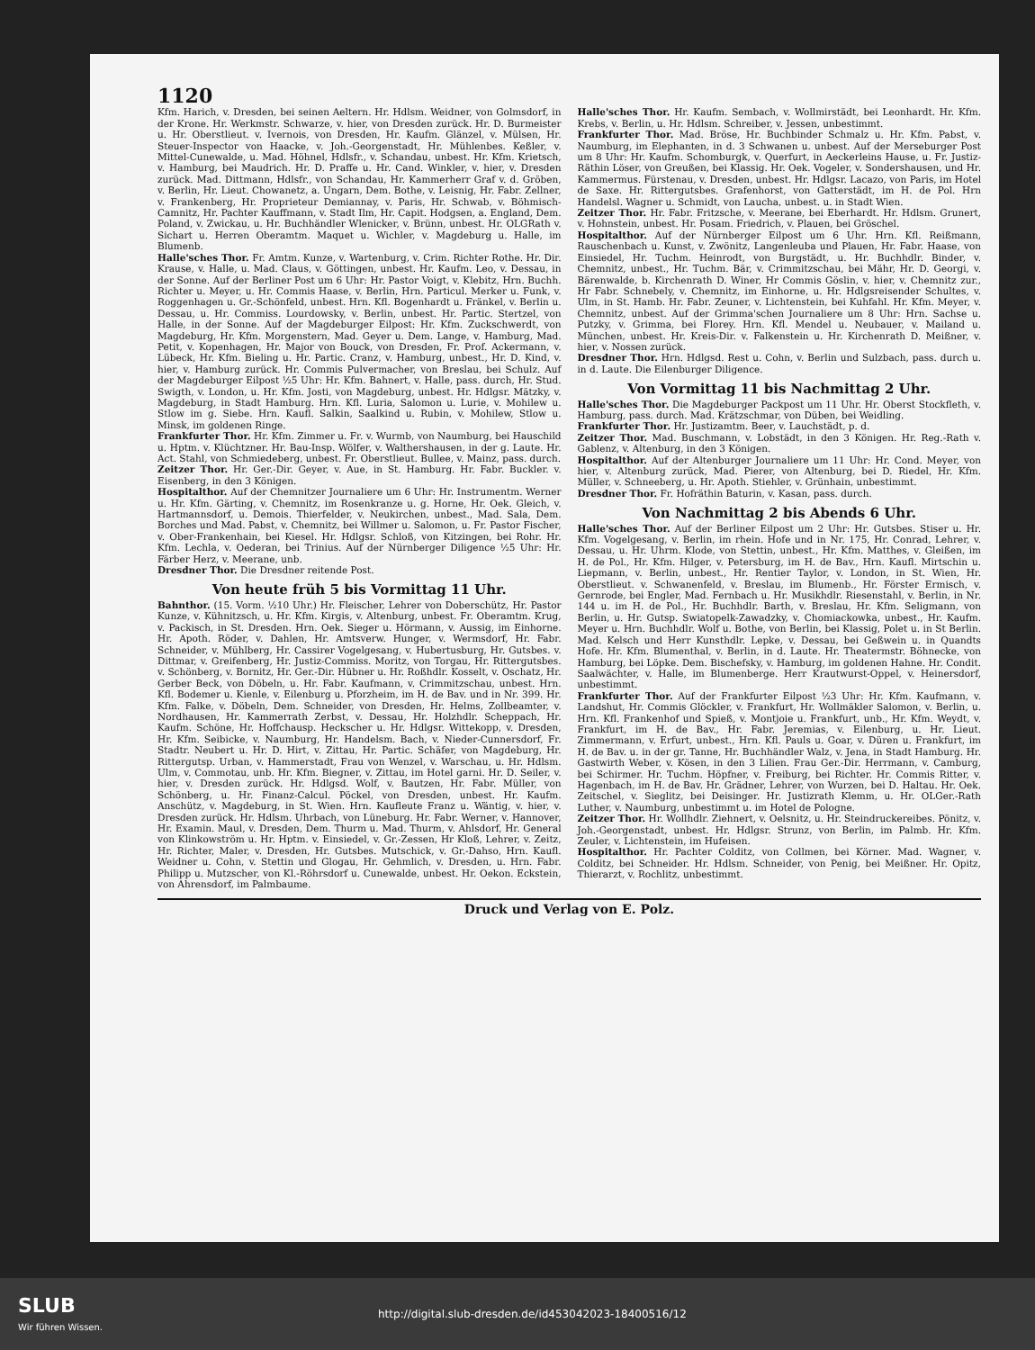1120
Kfm. Harich, v. Dresden, bei seinen Aeltern. Hr. Hdlsm. Weidner, von Golmsdorf, in der Krone. Hr. Werkmstr. Schwarze, v. hier, von Dresden zurück. Hr. D. Burmeister u. Hr. Oberstlieut. v. Ivernois, von Dresden, Hr. Kaufm. Glänzel, v. Mülsen, Hr. Steuer-Inspector von Haacke, v. Joh.-Georgenstadt, Hr. Mühlenbes. Keßler, v. Mittel-Cunewalde, u. Mad. Höhnel, Hdlsfr., v. Schandau, unbest. Hr. Kfm. Krietsch, v. Hamburg, bei Maudrich. Hr. D. Praffe u. Hr. Cand. Winkler, v. hier, v. Dresden zurück. Mad. Dittmann, Hdlsfr., von Schandau, Hr. Kammerherr Graf v. d. Gröben, v. Berlin, Hr. Lieut. Chowanetz, a. Ungarn, Dem. Bothe, v. Leisnig, Hr. Fabr. Zellner, v. Frankenberg, Hr. Proprieteur Demiannay, v. Paris, Hr. Schwab, v. Böhmisch-Camnitz, Hr. Pachter Kauffmann, v. Stadt Ilm, Hr. Capit. Hodgsen, a. England, Dem. Poland, v. Zwickau, u. Hr. Buchhändler Wlenicker, v. Brünn, unbest. Hr. OLGRath v. Sichart u. Herren Oberamtm. Maquet u. Wichler, v. Magdeburg u. Halle, im Blumenb.
Halle'sches Thor. Fr. Amtm. Kunze, v. Wartenburg, v. Crim. Richter Rothe. Hr. Dir. Krause, v. Halle, u. Mad. Claus, v. Göttingen, unbest. Hr. Kaufm. Leo, v. Dessau, in der Sonne. Auf der Berliner Post um 6 Uhr: Hr. Pastor Voigt, v. Klebitz, Hrn. Buchh. Richter u. Meyer, u. Hr. Commis Haase, v. Berlin, Hrn. Particul. Merker u. Funk, v. Roggenhagen u. Gr.-Schönfeld, unbest. Hrn. Kfl. Bogenhardt u. Fränkel, v. Berlin u. Dessau, u. Hr. Commiss. Lourdowsky, v. Berlin, unbest. Hr. Partic. Stertzel, von Halle, in der Sonne. Auf der Magdeburger Eilpost: Hr. Kfm. Zuckschwerdt, von Magdeburg, Hr. Kfm. Morgenstern, Mad. Geyer u. Dem. Lange, v. Hamburg, Mad. Petit, v. Kopenhagen, Hr. Major von Bouck, von Dresden, Fr. Prof. Ackermann, v. Lübeck, Hr. Kfm. Bieling u. Hr. Partic. Cranz, v. Hamburg, unbest., Hr. D. Kind, v. hier, v. Hamburg zurück. Hr. Commis Pulvermacher, von Breslau, bei Schulz. Auf der Magdeburger Eilpost ½5 Uhr: Hr. Kfm. Bahnert, v. Halle, pass. durch, Hr. Stud. Swigth, v. London, u. Hr. Kfm. Josti, von Magdeburg, unbest. Hr. Hdlgsr. Mätzky, v. Magdeburg, in Stadt Hamburg. Hrn. Kfl. Luria, Salomon u. Lurie, v. Mohilew u. Stlow im g. Siebe. Hrn. Kaufl. Salkin, Saalkind u. Rubin, v. Mohilew, Stlow u. Minsk, im goldenen Ringe.
Frankfurter Thor. Hr. Kfm. Zimmer u. Fr. v. Wurmb, von Naumburg, bei Hauschild u. Hptm. v. Klüchtzner. Hr. Bau-Insp. Wölfer, v. Walthershausen, in der g. Laute. Hr. Act. Stahl, von Schmiedeberg, unbest. Fr. Oberstlieut. Bullee, v. Mainz, pass. durch.
Zeitzer Thor. Hr. Ger.-Dir. Geyer, v. Aue, in St. Hamburg. Hr. Fabr. Buckler. v. Eisenberg, in den 3 Königen.
Hospitalthor. Auf der Chemnitzer Journaliere um 6 Uhr: Hr. Instrumentm. Werner u. Hr. Kfm. Gärting, v. Chemnitz, im Rosenkranze u. g. Horne, Hr. Oek. Gleich, v. Hartmannsdorf, u. Demois. Thierfelder, v. Neukirchen, unbest., Mad. Sala, Dem. Borches und Mad. Pabst, v. Chemnitz, bei Willmer u. Salomon, u. Fr. Pastor Fischer, v. Ober-Frankenhain, bei Kiesel. Hr. Hdlgsr. Schloß, von Kitzingen, bei Rohr. Hr. Kfm. Lechla, v. Oederan, bei Trinius. Auf der Nürnberger Diligence ½5 Uhr: Hr. Färber Herz, v. Meerane, unb.
Dresdner Thor. Die Dresdner reitende Post.
Von heute früh 5 bis Vormittag 11 Uhr.
Bahnthor. (15. Vorm. ½10 Uhr.) Hr. Fleischer, Lehrer von Doberschütz, Hr. Pastor Kunze, v. Kühnitzsch, u. Hr. Kfm. Kirgis, v. Altenburg, unbest. Fr. Oberamtm. Krug, v. Packisch, in St. Dresden. Hrn. Oek. Sieger u. Hörmann, v. Aussig, im Einhorne. Hr. Apoth. Röder, v. Dahlen, Hr. Amtsverw. Hunger, v. Wermsdorf, Hr. Fabr. Schneider, v. Mühlberg, Hr. Cassirer Vogelgesang, v. Hubertusburg, Hr. Gutsbes. v. Dittmar, v. Greifenberg, Hr. Justiz-Commiss. Moritz, von Torgau, Hr. Rittergutsbes. v. Schönberg, v. Bornitz, Hr. Ger.-Dir. Hübner u. Hr. Roßhdlr. Kosselt, v. Oschatz, Hr. Gerber Beck, von Döbeln, u. Hr. Fabr. Kaufmann, v. Crimmitzschau, unbest. Hrn. Kfl. Bodemer u. Kienle, v. Eilenburg u. Pforzheim, im H. de Bav. und in Nr. 399. Hr. Kfm. Falke, v. Döbeln, Dem. Schneider, von Dresden, Hr. Helms, Zollbeamter, v. Nordhausen, Hr. Kammerrath Zerbst, v. Dessau, Hr. Holzhdlr. Scheppach, Hr. Kaufm. Schöne, Hr. Hoffchausp. Heckscher u. Hr. Hdlgsr. Wittekopp, v. Dresden, Hr. Kfm. Seibicke, v. Naumburg, Hr. Handelsm. Bach, v. Nieder-Cunnersdorf, Fr. Stadtr. Neubert u. Hr. D. Hirt, v. Zittau, Hr. Partic. Schäfer, von Magdeburg, Hr. Rittergutsp. Urban, v. Hammerstadt, Frau von Wenzel, v. Warschau, u. Hr. Hdlsm. Ulm, v. Commotau, unb. Hr. Kfm. Biegner, v. Zittau, im Hotel garni. Hr. D. Seiler, v. hier, v. Dresden zurück. Hr. Hdlgsd. Wolf, v. Bautzen, Hr. Fabr. Müller, von Schönberg, u. Hr. Finanz-Calcul. Pöckel, von Dresden, unbest. Hr. Kaufm. Anschütz, v. Magdeburg, in St. Wien. Hrn. Kaufleute Franz u. Wäntig, v. hier, v. Dresden zurück. Hr. Hdlsm. Uhrbach, von Lüneburg. Hr. Fabr. Werner, v. Hannover, Hr. Examin. Maul, v. Dresden, Dem. Thurm u. Mad. Thurm, v. Ahlsdorf, Hr. General von Klinkowström u. Hr. Hptm. v. Einsiedel, v. Gr.-Zessen, Hr Kloß, Lehrer, v. Zeitz, Hr. Richter, Maler, v. Dresden, Hr. Gutsbes. Mutschick, v. Gr.-Dahso, Hrn. Kaufl. Weidner u. Cohn, v. Stettin und Glogau, Hr. Gehmlich, v. Dresden, u. Hrn. Fabr. Philipp u. Mutzscher, von Kl.-Röhrsdorf u. Cunewalde, unbest. Hr. Oekon. Eckstein, von Ahrensdorf, im Palmbaume.
Halle'sches Thor. Hr. Kaufm. Sembach, v. Wollmirstädt, bei Leonhardt. Hr. Kfm. Krebs, v. Berlin, u. Hr. Hdlsm. Schreiber, v. Jessen, unbestimmt.
Frankfurter Thor. Mad. Bröse, Hr. Buchbinder Schmalz u. Hr. Kfm. Pabst, v. Naumburg, im Elephanten, in d. 3 Schwanen u. unbest. Auf der Merseburger Post um 8 Uhr: Hr. Kaufm. Schomburgk, v. Querfurt, in Aeckerleins Hause, u. Fr. Justiz-Räthin Löser, von Greußen, bei Klassig. Hr. Oek. Vogeler, v. Sondershausen, und Hr. Kammermus. Fürstenau, v. Dresden, unbest. Hr. Hdlgsr. Lacazo, von Paris, im Hotel de Saxe. Hr. Rittergutsbes. Grafenhorst, von Gatterstädt, im H. de Pol. Hrn Handelsl. Wagner u. Schmidt, von Laucha, unbest. u. in Stadt Wien.
Zeitzer Thor. Hr. Fabr. Fritzsche, v. Meerane, bei Eberhardt. Hr. Hdlsm. Grunert, v. Hohnstein, unbest. Hr. Posam. Friedrich, v. Plauen, bei Gröschel.
Hospitalthor. Auf der Nürnberger Eilpost um 6 Uhr. Hrn. Kfl. Reißmann, Rauschenbach u. Kunst, v. Zwönitz, Langenleuba und Plauen, Hr. Fabr. Haase, von Einsiedel, Hr. Tuchm. Heinrodt, von Burgstädt, u. Hr. Buchhdlr. Binder, v. Chemnitz, unbest., Hr. Tuchm. Bär, v. Crimmitzschau, bei Mähr, Hr. D. Georgi, v. Bärenwalde, b. Kirchenrath D. Winer, Hr Commis Göslin, v. hier, v. Chemnitz zur., Hr Fabr. Schnebely, v. Chemnitz, im Einhorne, u. Hr. Hdlgsreisender Schultes, v. Ulm, in St. Hamb. Hr. Fabr. Zeuner, v. Lichtenstein, bei Kuhfahl. Hr. Kfm. Meyer, v. Chemnitz, unbest. Auf der Grimma'schen Journaliere um 8 Uhr: Hrn. Sachse u. Putzky, v. Grimma, bei Florey. Hrn. Kfl. Mendel u. Neubauer, v. Mailand u. München, unbest. Hr. Kreis-Dir. v. Falkenstein u. Hr. Kirchenrath D. Meißner, v. hier, v. Nossen zurück.
Dresdner Thor. Hrn. Hdlgsd. Rest u. Cohn, v. Berlin und Sulzbach, pass. durch u. in d. Laute. Die Eilenburger Diligence.
Von Vormittag 11 bis Nachmittag 2 Uhr.
Halle'sches Thor. Die Magdeburger Packpost um 11 Uhr. Hr. Oberst Stockfleth, v. Hamburg, pass. durch. Mad. Krätzschmar, von Düben, bei Weidling.
Frankfurter Thor. Hr. Justizamtm. Beer, v. Lauchstädt, p. d.
Zeitzer Thor. Mad. Buschmann, v. Lobstädt, in den 3 Königen. Hr. Reg.-Rath v. Gablenz, v. Altenburg, in den 3 Königen.
Hospitalthor. Auf der Altenburger Journaliere um 11 Uhr: Hr. Cond. Meyer, von hier, v. Altenburg zurück, Mad. Pierer, von Altenburg, bei D. Riedel, Hr. Kfm. Müller, v. Schneeberg, u. Hr. Apoth. Stiehler, v. Grünhain, unbestimmt.
Dresdner Thor. Fr. Hofräthin Baturin, v. Kasan, pass. durch.
Von Nachmittag 2 bis Abends 6 Uhr.
Halle'sches Thor. Auf der Berliner Eilpost um 2 Uhr: Hr. Gutsbes. Stiser u. Hr. Kfm. Vogelgesang, v. Berlin, im rhein. Hofe und in Nr. 175, Hr. Conrad, Lehrer, v. Dessau, u. Hr. Uhrm. Klode, von Stettin, unbest., Hr. Kfm. Matthes, v. Gleißen, im H. de Pol., Hr. Kfm. Hilger, v. Petersburg, im H. de Bav., Hrn. Kaufl. Mirtschin u. Liepmann, v. Berlin, unbest., Hr. Rentier Taylor, v. London, in St. Wien, Hr. Oberstlieut. v. Schwanenfeld, v. Breslau, im Blumenb., Hr. Förster Ermisch, v. Gernrode, bei Engler, Mad. Fernbach u. Hr. Musikhdlr. Riesenstahl, v. Berlin, in Nr. 144 u. im H. de Pol., Hr. Buchhdlr. Barth, v. Breslau, Hr. Kfm. Seligmann, von Berlin, u. Hr. Gutsp. Swiatopelk-Zawadzky, v. Chomiackowka, unbest., Hr. Kaufm. Meyer u. Hrn. Buchhdlr. Wolf u. Bothe, von Berlin, bei Klassig, Polet u. in St Berlin. Mad. Kelsch und Herr Kunsthdlr. Lepke, v. Dessau, bei Geßwein u. in Quandts Hofe. Hr. Kfm. Blumenthal, v. Berlin, in d. Laute. Hr. Theatermstr. Böhnecke, von Hamburg, bei Löpke. Dem. Bischefsky, v. Hamburg, im goldenen Hahne. Hr. Condit. Saalwächter, v. Halle, im Blumenberge. Herr Krautwurst-Oppel, v. Heinersdorf, unbestimmt.
Frankfurter Thor. Auf der Frankfurter Eilpost ½3 Uhr: Hr. Kfm. Kaufmann, v. Landshut, Hr. Commis Glöckler, v. Frankfurt, Hr. Wollmäkler Salomon, v. Berlin, u. Hrn. Kfl. Frankenhof und Spieß, v. Montjoie u. Frankfurt, unb., Hr. Kfm. Weydt, v. Frankfurt, im H. de Bav., Hr. Fabr. Jeremias, v. Eilenburg, u. Hr. Lieut. Zimmermann, v. Erfurt, unbest., Hrn. Kfl. Pauls u. Goar, v. Düren u. Frankfurt, im H. de Bav. u. in der gr. Tanne, Hr. Buchhändler Walz, v. Jena, in Stadt Hamburg. Hr. Gastwirth Weber, v. Kösen, in den 3 Lilien. Frau Ger.-Dir. Herrmann, v. Camburg, bei Schirmer. Hr. Tuchm. Höpfner, v. Freiburg, bei Richter. Hr. Commis Ritter, v. Hagenbach, im H. de Bav. Hr. Grädner, Lehrer, von Wurzen, bei D. Haltau. Hr. Oek. Zeitschel, v. Sieglitz, bei Deisinger. Hr. Justizrath Klemm, u. Hr. OLGer.-Rath Luther, v. Naumburg, unbestimmt u. im Hotel de Pologne.
Zeitzer Thor. Hr. Wollhdlr. Ziehnert, v. Oelsnitz, u. Hr. Steindruckereibes. Pönitz, v. Joh.-Georgenstadt, unbest. Hr. Hdlgsr. Strunz, von Berlin, im Palmb. Hr. Kfm. Zeuler, v. Lichtenstein, im Hufeisen.
Hospitalthor. Hr. Pachter Colditz, von Collmen, bei Körner. Mad. Wagner, v. Colditz, bei Schneider. Hr. Hdlsm. Schneider, von Penig, bei Meißner. Hr. Opitz, Thierarzt, v. Rochlitz, unbestimmt.
Druck und Verlag von E. Polz.
SLUB
Wir führen Wissen.
http://digital.slub-dresden.de/id453042023-18400516/12